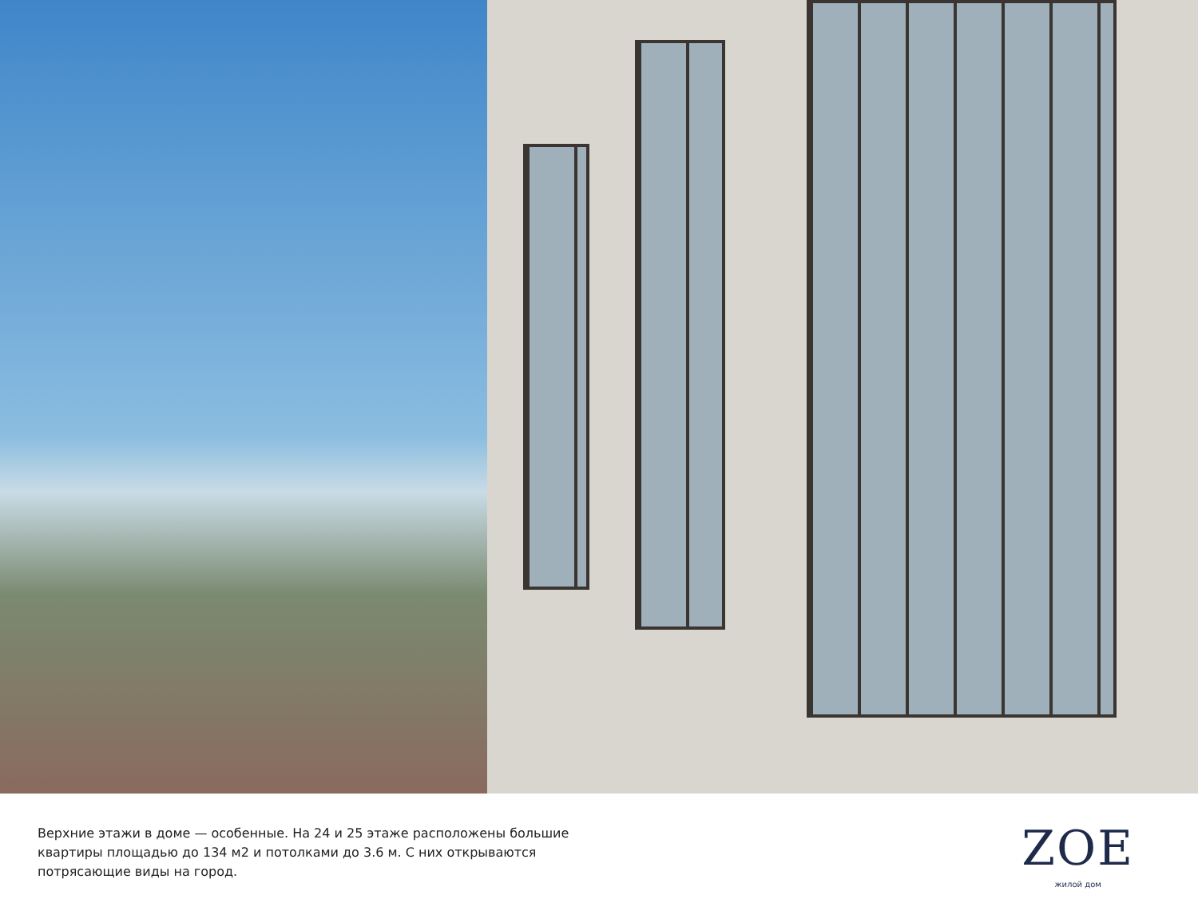Верхние этажи в доме — особенные. На 24 и 25 этаже расположены большие квартиры площадью до 134 м2 и потолками до 3.6 м. С них открываются потрясающие виды на город.
ZOE
жилой дом